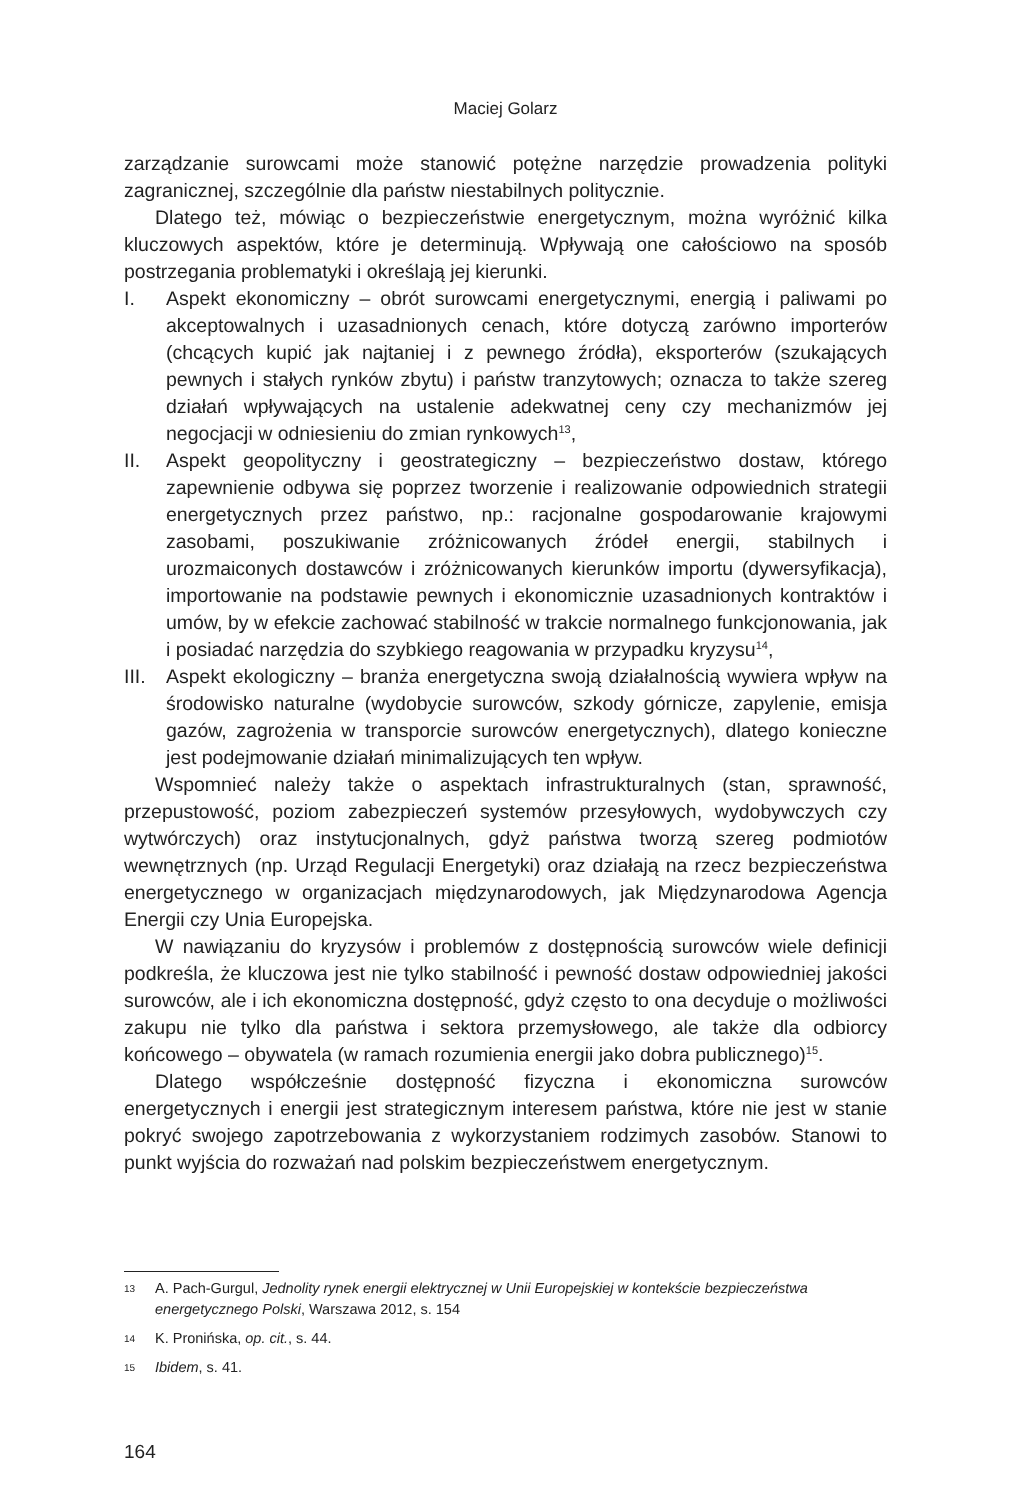Maciej Golarz
zarządzanie surowcami może stanowić potężne narzędzie prowadzenia polityki zagranicznej, szczególnie dla państw niestabilnych politycznie.
Dlatego też, mówiąc o bezpieczeństwie energetycznym, można wyróżnić kilka kluczowych aspektów, które je determinują. Wpływają one całościowo na sposób postrzegania problematyki i określają jej kierunki.
I. Aspekt ekonomiczny – obrót surowcami energetycznymi, energią i paliwami po akceptowalnych i uzasadnionych cenach, które dotyczą zarówno importerów (chcących kupić jak najtaniej i z pewnego źródła), eksporterów (szukających pewnych i stałych rynków zbytu) i państw tranzytowych; oznacza to także szereg działań wpływających na ustalenie adekwatnej ceny czy mechanizmów jej negocjacji w odniesieniu do zmian rynkowych<sup>13</sup>,
II. Aspekt geopolityczny i geostrategiczny – bezpieczeństwo dostaw, którego zapewnienie odbywa się poprzez tworzenie i realizowanie odpowiednich strategii energetycznych przez państwo, np.: racjonalne gospodarowanie krajowymi zasobami, poszukiwanie zróżnicowanych źródeł energii, stabilnych i urozmaiconych dostawców i zróżnicowanych kierunków importu (dywersyfikacja), importowanie na podstawie pewnych i ekonomicznie uzasadnionych kontraktów i umów, by w efekcie zachować stabilność w trakcie normalnego funkcjonowania, jak i posiadać narzędzia do szybkiego reagowania w przypadku kryzysu<sup>14</sup>,
III. Aspekt ekologiczny – branża energetyczna swoją działalnością wywiera wpływ na środowisko naturalne (wydobycie surowców, szkody górnicze, zapylenie, emisja gazów, zagrożenia w transporcie surowców energetycznych), dlatego konieczne jest podejmowanie działań minimalizujących ten wpływ.
Wspomnieć należy także o aspektach infrastrukturalnych (stan, sprawność, przepustowość, poziom zabezpieczeń systemów przesyłowych, wydobywczych czy wytwórczych) oraz instytucjonalnych, gdyż państwa tworzą szereg podmiotów wewnętrznych (np. Urząd Regulacji Energetyki) oraz działają na rzecz bezpieczeństwa energetycznego w organizacjach międzynarodowych, jak Międzynarodowa Agencja Energii czy Unia Europejska.
W nawiązaniu do kryzysów i problemów z dostępnością surowców wiele definicji podkreśla, że kluczowa jest nie tylko stabilność i pewność dostaw odpowiedniej jakości surowców, ale i ich ekonomiczna dostępność, gdyż często to ona decyduje o możliwości zakupu nie tylko dla państwa i sektora przemysłowego, ale także dla odbiorcy końcowego – obywatela (w ramach rozumienia energii jako dobra publicznego)<sup>15</sup>.
Dlatego współcześnie dostępność fizyczna i ekonomiczna surowców energetycznych i energii jest strategicznym interesem państwa, które nie jest w stanie pokryć swojego zapotrzebowania z wykorzystaniem rodzimych zasobów. Stanowi to punkt wyjścia do rozważań nad polskim bezpieczeństwem energetycznym.
13 A. Pach-Gurgul, Jednolity rynek energii elektrycznej w Unii Europejskiej w kontekście bezpieczeństwa energetycznego Polski, Warszawa 2012, s. 154
14 K. Pronińska, op. cit., s. 44.
15 Ibidem, s. 41.
164